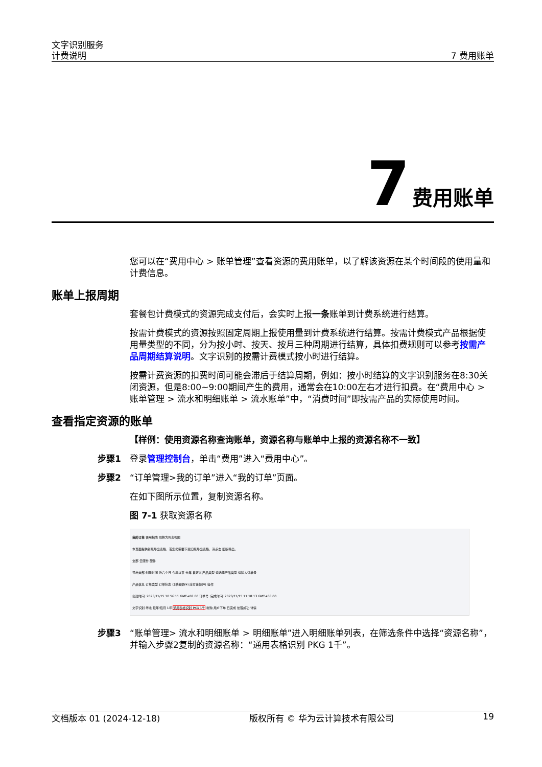文字识别服务
计费说明
7 费用账单
7 费用账单
您可以在“费用中心 > 账单管理”查看资源的费用账单，以了解该资源在某个时间段的使用量和计费信息。
账单上报周期
套餐包计费模式的资源完成支付后，会实时上报一条账单到计费系统进行结算。
按需计费模式的资源按照固定周期上报使用量到计费系统进行结算。按需计费模式产品根据使用量类型的不同，分为按小时、按天、按月三种周期进行结算，具体扣费规则可以参考按需产品周期结算说明。文字识别的按需计费模式按小时进行结算。
按需计费资源的扣费时间可能会滞后于结算周期，例如：按小时结算的文字识别服务在8:30关闭资源，但是8:00~9:00期间产生的费用，通常会在10:00左右才进行扣费。在“费用中心 > 账单管理 > 流水和明细账单 > 流水账单”中，“消费时间”即按需产品的实际使用时间。
查看指定资源的账单
【样例：使用资源名称查询账单，资源名称与账单中上报的资源名称不一致】
步骤1 登录管理控制台，单击“费用”进入“费用中心”。
步骤2 “订单管理>我的订单”进入“我的订单”页面。
在如下图所示位置，复制资源名称。
图 7-1 获取资源名称
我的订单 使用指南 切换为列表视图
本页面提供新版导出表格，若您仍需要下载旧版导出表格，请点击 旧版导出。
全部 云服务 硬件
导出全部 创建时间 近六个月 今年以来 去年 自定义 产品类型 请选择产品类型 请输入订单号
产品信息 订单类型 订单状态 订单金额(¥) 应付金额(¥) 操作
创建时间: 2023/11/15 10:56:11 GMT+08:00 订单号: 完成时间: 2023/11/15 11:18:13 GMT+08:00
文字识别 华北 包年/包月 1年 通用表格识别 PKG 1千 新购 用户下单 已完成 处理成功 详情
步骤3 “账单管理> 流水和明细账单 > 明细账单”进入明细账单列表，在筛选条件中选择“资源名称”，并输入步骤2复制的资源名称：“通用表格识别 PKG 1千”。
文档版本 01 (2024-12-18) 版权所有 © 华为云计算技术有限公司 19